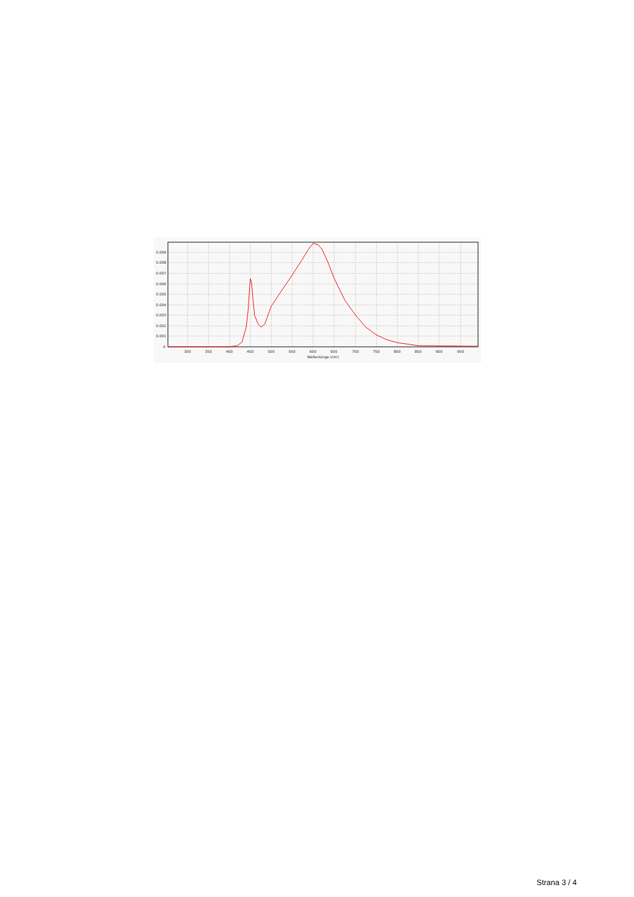0.009
0.008
0.007
0.006
0.005
0.004
0.003
0.002
0.001
0
300
350
400
450
500
550
600
650
700
750
800
850
900
950
Wellenlänge (nm)
Strana 3 / 4